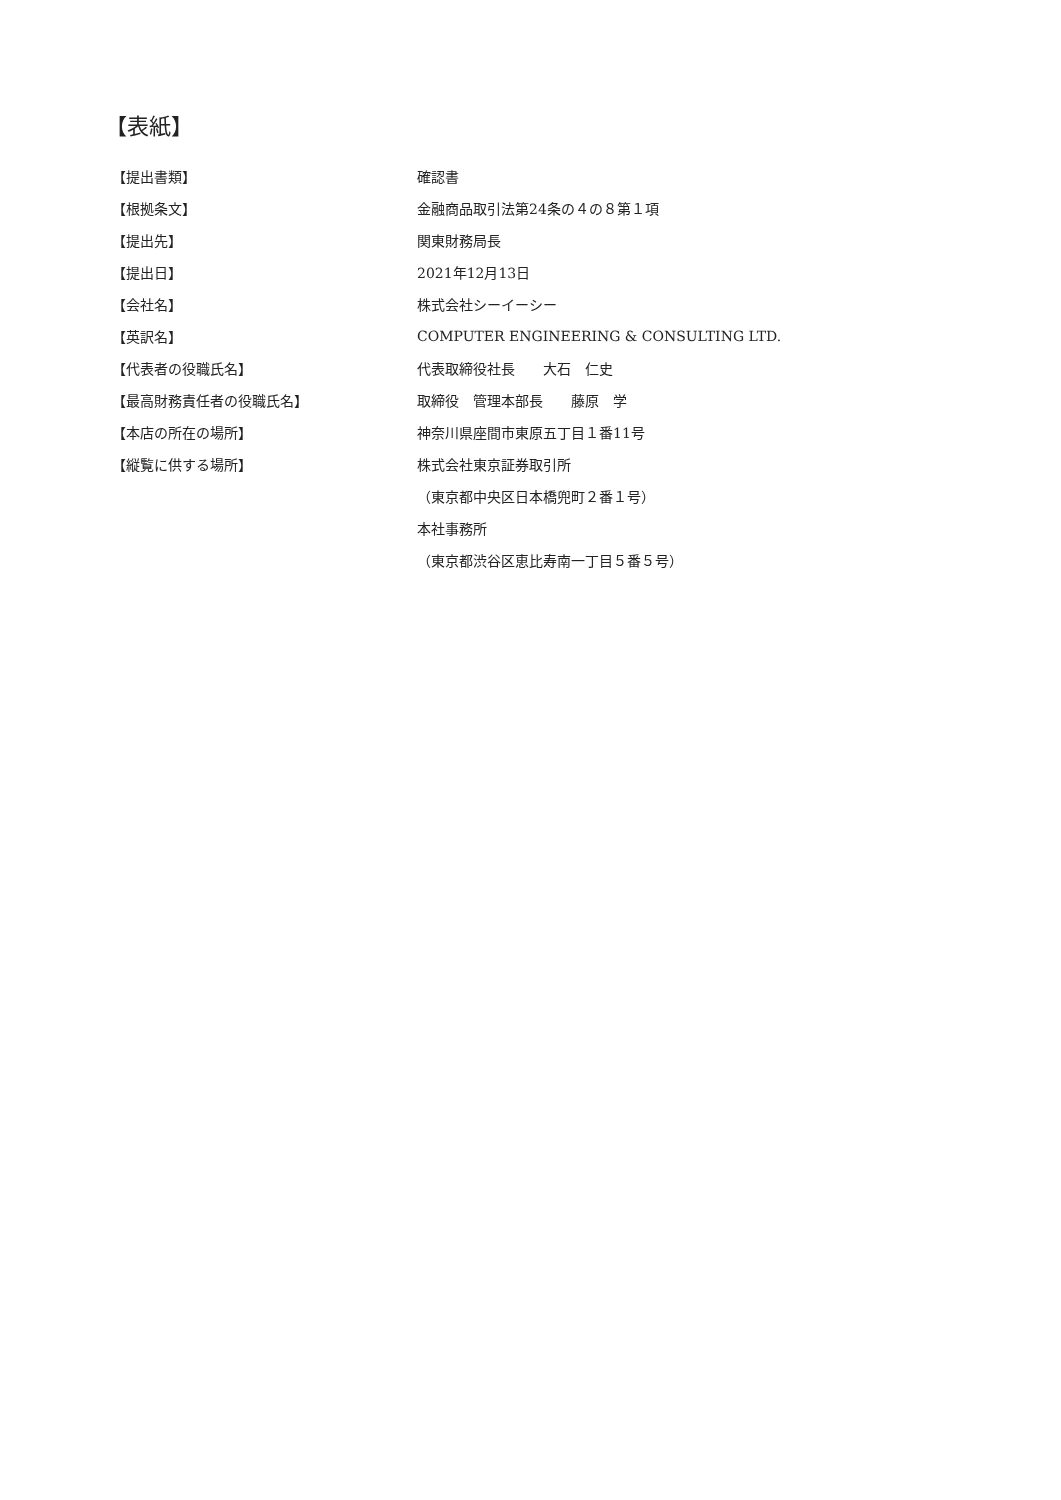【表紙】
| 【提出書類】 | 確認書 |
| 【根拠条文】 | 金融商品取引法第24条の４の８第１項 |
| 【提出先】 | 関東財務局長 |
| 【提出日】 | 2021年12月13日 |
| 【会社名】 | 株式会社シーイーシー |
| 【英訳名】 | COMPUTER ENGINEERING & CONSULTING LTD. |
| 【代表者の役職氏名】 | 代表取締役社長 大石 仁史 |
| 【最高財務責任者の役職氏名】 | 取締役 管理本部長 藤原 学 |
| 【本店の所在の場所】 | 神奈川県座間市東原五丁目１番11号 |
| 【縦覧に供する場所】 | 株式会社東京証券取引所 |
| | （東京都中央区日本橋兜町２番１号） |
| | 本社事務所 |
| | （東京都渋谷区恵比寿南一丁目５番５号） |